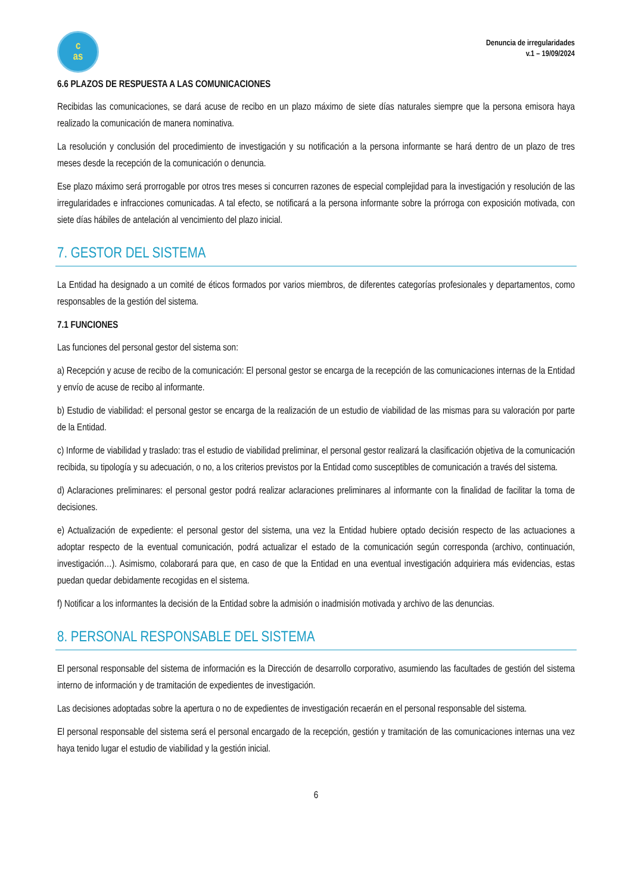c
as
Denuncia de irregularidades
v.1 – 19/09/2024
6.6 PLAZOS DE RESPUESTA A LAS COMUNICACIONES
Recibidas las comunicaciones, se dará acuse de recibo en un plazo máximo de siete días naturales siempre que la persona emisora haya realizado la comunicación de manera nominativa.
La resolución y conclusión del procedimiento de investigación y su notificación a la persona informante se hará dentro de un plazo de tres meses desde la recepción de la comunicación o denuncia.
Ese plazo máximo será prorrogable por otros tres meses si concurren razones de especial complejidad para la investigación y resolución de las irregularidades e infracciones comunicadas. A tal efecto, se notificará a la persona informante sobre la prórroga con exposición motivada, con siete días hábiles de antelación al vencimiento del plazo inicial.
7. GESTOR DEL SISTEMA
La Entidad ha designado a un comité de éticos formados por varios miembros, de diferentes categorías profesionales y departamentos, como responsables de la gestión del sistema.
7.1 FUNCIONES
Las funciones del personal gestor del sistema son:
a) Recepción y acuse de recibo de la comunicación: El personal gestor se encarga de la recepción de las comunicaciones internas de la Entidad y envío de acuse de recibo al informante.
b) Estudio de viabilidad: el personal gestor se encarga de la realización de un estudio de viabilidad de las mismas para su valoración por parte de la Entidad.
c) Informe de viabilidad y traslado: tras el estudio de viabilidad preliminar, el personal gestor realizará la clasificación objetiva de la comunicación recibida, su tipología y su adecuación, o no, a los criterios previstos por la Entidad como susceptibles de comunicación a través del sistema.
d) Aclaraciones preliminares: el personal gestor podrá realizar aclaraciones preliminares al informante con la finalidad de facilitar la toma de decisiones.
e) Actualización de expediente: el personal gestor del sistema, una vez la Entidad hubiere optado decisión respecto de las actuaciones a adoptar respecto de la eventual comunicación, podrá actualizar el estado de la comunicación según corresponda (archivo, continuación, investigación…). Asimismo, colaborará para que, en caso de que la Entidad en una eventual investigación adquiriera más evidencias, estas puedan quedar debidamente recogidas en el sistema.
f) Notificar a los informantes la decisión de la Entidad sobre la admisión o inadmisión motivada y archivo de las denuncias.
8. PERSONAL RESPONSABLE DEL SISTEMA
El personal responsable del sistema de información es la Dirección de desarrollo corporativo, asumiendo las facultades de gestión del sistema interno de información y de tramitación de expedientes de investigación.
Las decisiones adoptadas sobre la apertura o no de expedientes de investigación recaerán en el personal responsable del sistema.
El personal responsable del sistema será el personal encargado de la recepción, gestión y tramitación de las comunicaciones internas una vez haya tenido lugar el estudio de viabilidad y la gestión inicial.
6